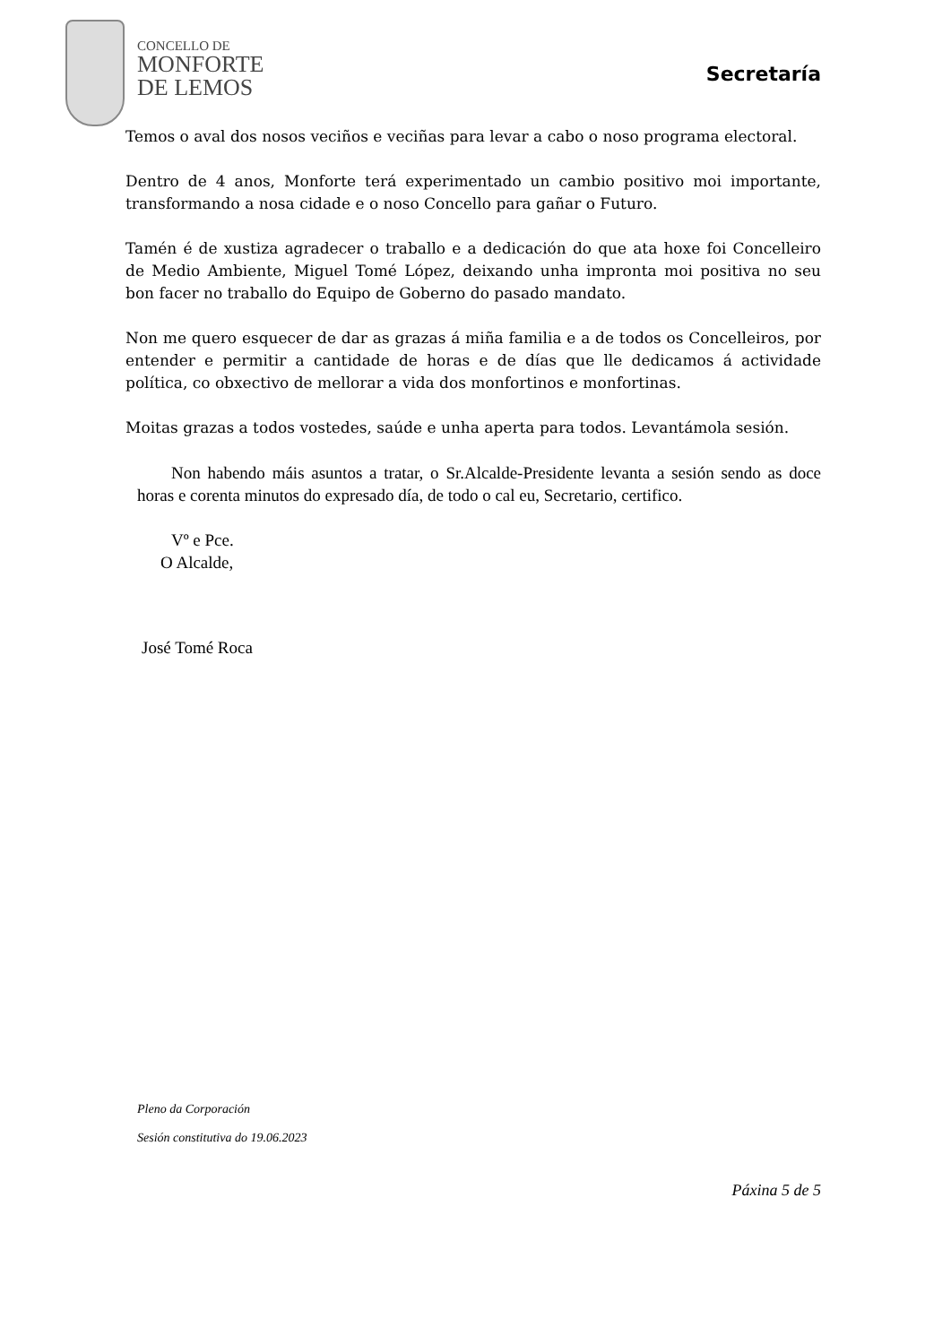CONCELLO DE
MONFORTE
DE LEMOS
Secretaría
Temos o aval dos nosos veciños e veciñas para levar a cabo o noso programa electoral.
Dentro de 4 anos, Monforte terá experimentado un cambio positivo moi importante, transformando a nosa cidade e o noso Concello para gañar o Futuro.
Tamén é de xustiza agradecer o traballo e a dedicación do que ata hoxe foi Concelleiro de Medio Ambiente, Miguel Tomé López, deixando unha impronta moi positiva no seu bon facer no traballo do Equipo de Goberno do pasado mandato.
Non me quero esquecer de dar as grazas á miña familia e a de todos os Concelleiros, por entender e permitir a cantidade de horas e de días que lle dedicamos á actividade política, co obxectivo de mellorar a vida dos monfortinos e monfortinas.
Moitas grazas a todos vostedes, saúde e unha aperta para todos. Levantámola sesión.
Non habendo máis asuntos a tratar, o Sr.Alcalde-Presidente levanta a sesión sendo as doce horas e corenta minutos do expresado día, de todo o cal eu, Secretario, certifico.
Vº e Pce.
O Alcalde,
José Tomé Roca
Pleno da Corporación
Sesión constitutiva do 19.06.2023
Páxina 5 de 5